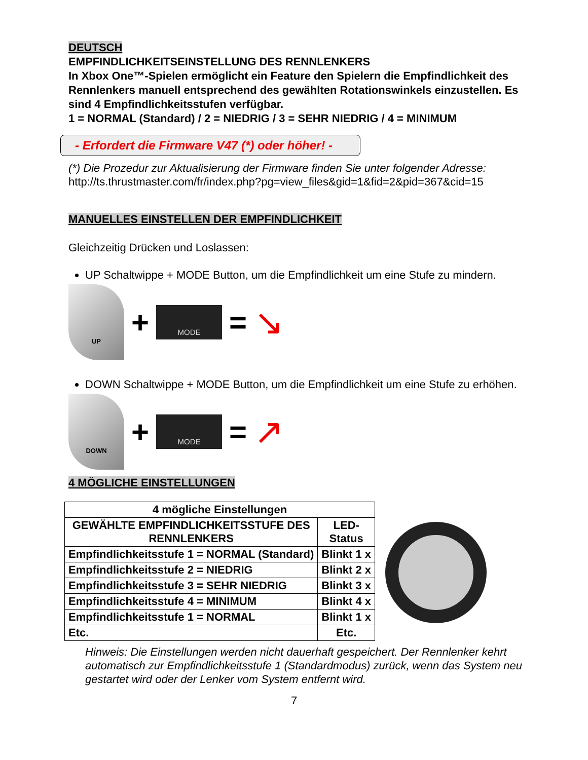DEUTSCH
EMPFINDLICHKEITSEINSTELLUNG DES RENNLENKERS
In Xbox One™-Spielen ermöglicht ein Feature den Spielern die Empfindlichkeit des Rennlenkers manuell entsprechend des gewählten Rotationswinkels einzustellen. Es sind 4 Empfindlichkeitsstufen verfügbar.
1 = NORMAL (Standard) / 2 = NIEDRIG / 3 = SEHR NIEDRIG / 4 = MINIMUM
- Erfordert die Firmware V47 (*) oder höher! -
(*) Die Prozedur zur Aktualisierung der Firmware finden Sie unter folgender Adresse:
http://ts.thrustmaster.com/fr/index.php?pg=view_files&gid=1&fid=2&pid=367&cid=15
MANUELLES EINSTELLEN DER EMPFINDLICHKEIT
Gleichzeitig Drücken und Loslassen:
UP Schaltwippe + MODE Button, um die Empfindlichkeit um eine Stufe zu mindern.
UP
+
MODE
= ↘
DOWN Schaltwippe + MODE Button, um die Empfindlichkeit um eine Stufe zu erhöhen.
DOWN
+
MODE
= ↗
4 MÖGLICHE EINSTELLUNGEN
| 4 mögliche Einstellungen | |
| --- | --- |
| GEWÄHLTE EMPFINDLICHKEITSSTUFE DES RENNLENKERS | LED- Status |
| Empfindlichkeitsstufe 1 = NORMAL (Standard) | Blinkt 1 x |
| Empfindlichkeitsstufe 2 = NIEDRIG | Blinkt 2 x |
| Empfindlichkeitsstufe 3 = SEHR NIEDRIG | Blinkt 3 x |
| Empfindlichkeitsstufe 4 = MINIMUM | Blinkt 4 x |
| Empfindlichkeitsstufe 1 = NORMAL | Blinkt 1 x |
| Etc. | Etc. |
Hinweis: Die Einstellungen werden nicht dauerhaft gespeichert. Der Rennlenker kehrt automatisch zur Empfindlichkeitsstufe 1 (Standardmodus) zurück, wenn das System neu gestartet wird oder der Lenker vom System entfernt wird.
7